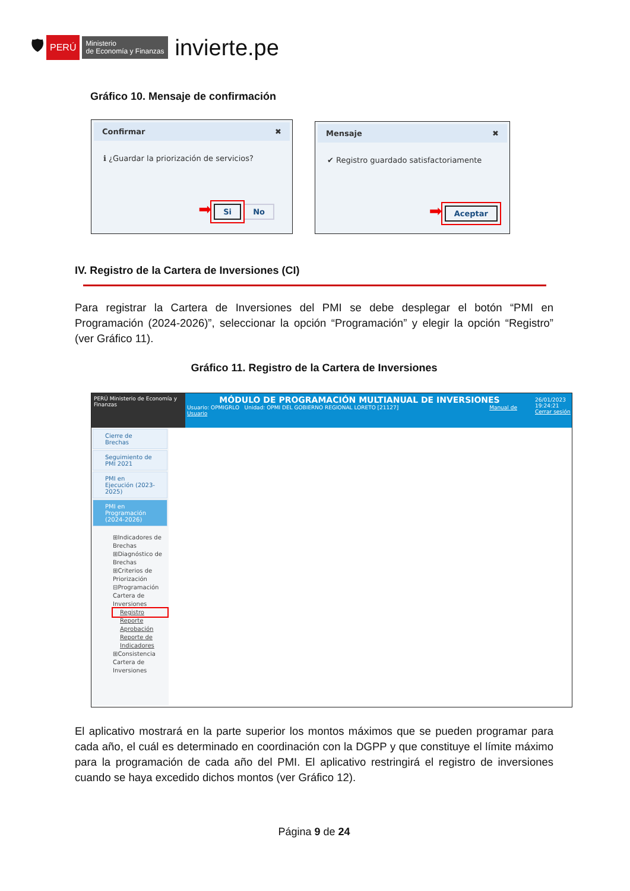🛡 PERÚ Ministerio
de Economía y Finanzas invierte.pe
Gráfico 10. Mensaje de confirmación
Confirmar ✖
ℹ ¿Guardar la priorización de servicios?
➡ Si No
Mensaje ✖
✔ Registro guardado satisfactoriamente
➡ Aceptar
IV. Registro de la Cartera de Inversiones (CI)
Para registrar la Cartera de Inversiones del PMI se debe desplegar el botón “PMI en Programación (2024-2026)”, seleccionar la opción “Programación” y elegir la opción “Registro” (ver Gráfico 11).
Gráfico 11. Registro de la Cartera de Inversiones
PERÚ Ministerio de Economía y Finanzas
MÓDULO DE PROGRAMACIÓN MULTIANUAL DE INVERSIONES
Usuario: OPMIGRLO Unidad: OPMI DEL GOBIERNO REGIONAL LORETO [21127] Manual de Usuario
26/01/2023
19:24:21
Cerrar sesión
Cierre de Brechas
Seguimiento de PMI 2021
PMI en Ejecución (2023-2025)
PMI en Programación (2024-2026)
⊞Indicadores de Brechas
⊞Diagnóstico de Brechas
⊞Criterios de Priorización
⊟Programación Cartera de Inversiones
Registro
Reporte
Aprobación
Reporte de Indicadores
⊞Consistencia Cartera de Inversiones
El aplicativo mostrará en la parte superior los montos máximos que se pueden programar para cada año, el cuál es determinado en coordinación con la DGPP y que constituye el límite máximo para la programación de cada año del PMI. El aplicativo restringirá el registro de inversiones cuando se haya excedido dichos montos (ver Gráfico 12).
Página 9 de 24